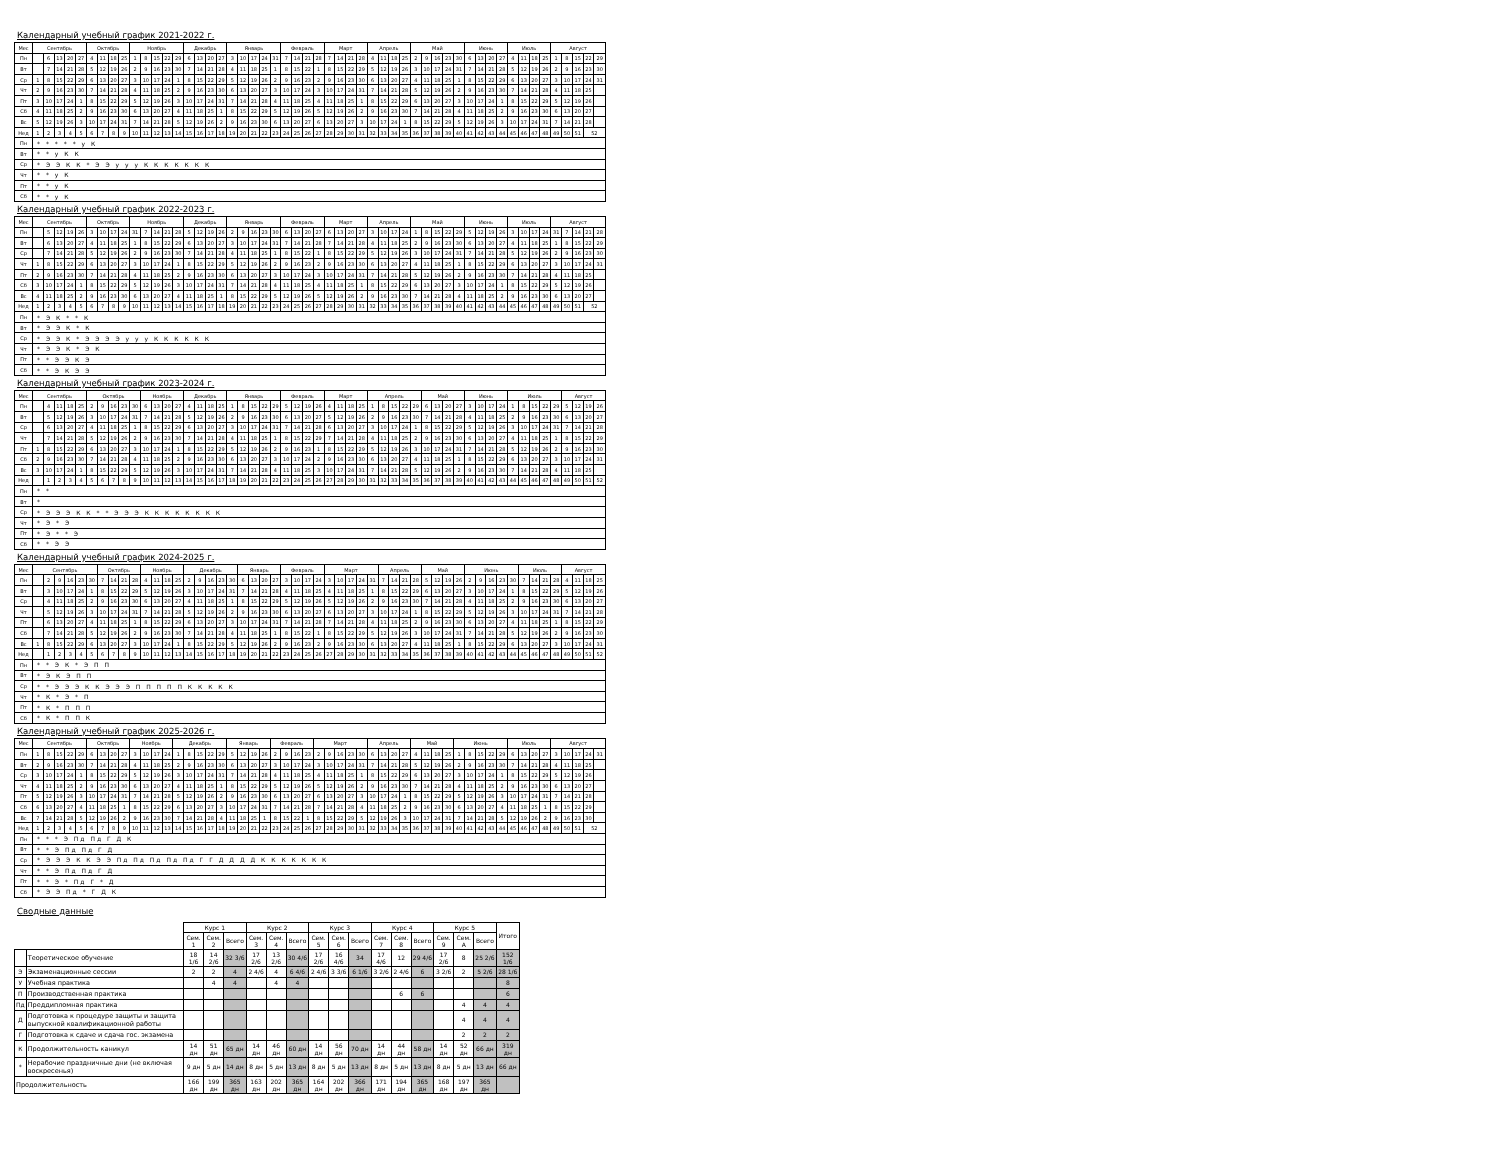Календарный учебный график 2021-2022 г.
| Мес | Сентябрь | | | | | Октябрь | | | | Ноябрь | | | | | Декабрь | | | | Январь | | | | | Февраль | | | | Март | | | | Апрель | | | | Май | | | | | Июнь | | | | Июль | | | | Август | | | | |
| --- | --- | --- | --- | --- | --- | --- | --- | --- | --- | --- | --- | --- | --- | --- | --- | --- | --- | --- | --- | --- | --- | --- | --- | --- | --- | --- | --- | --- | --- | --- | --- | --- | --- | --- | --- | --- | --- | --- | --- | --- | --- | --- | --- | --- | --- | --- | --- | --- | --- | --- | --- | --- | --- |
| Пн | | 6 | 13 | 20 | 27 | 4 | 11 | 18 | 25 | 1 | 8 | 15 | 22 | 29 | 6 | 13 | 20 | 27 | 3 | 10 | 17 | 24 | 31 | 7 | 14 | 21 | 28 | 7 | 14 | 21 | 28 | 4 | 11 | 18 | 25 | 2 | 9 | 16 | 23 | 30 | 6 | 13 | 20 | 27 | 4 | 11 | 18 | 25 | 1 | 8 | 15 | 22 | 29 |
| Вт | | 7 | 14 | 21 | 28 | 5 | 12 | 19 | 26 | 2 | 9 | 16 | 23 | 30 | 7 | 14 | 21 | 28 | 4 | 11 | 18 | 25 | 1 | 8 | 15 | 22 | 1 | 8 | 15 | 22 | 29 | 5 | 12 | 19 | 26 | 3 | 10 | 17 | 24 | 31 | 7 | 14 | 21 | 28 | 5 | 12 | 19 | 26 | 2 | 9 | 16 | 23 | 30 |
| Ср | 1 | 8 | 15 | 22 | 29 | 6 | 13 | 20 | 27 | 3 | 10 | 17 | 24 | 1 | 8 | 15 | 22 | 29 | 5 | 12 | 19 | 26 | 2 | 9 | 16 | 23 | 2 | 9 | 16 | 23 | 30 | 6 | 13 | 20 | 27 | 4 | 11 | 18 | 25 | 1 | 8 | 15 | 22 | 29 | 6 | 13 | 20 | 27 | 3 | 10 | 17 | 24 | 31 |
| Чт | 2 | 9 | 16 | 23 | 30 | 7 | 14 | 21 | 28 | 4 | 11 | 18 | 25 | 2 | 9 | 16 | 23 | 30 | 6 | 13 | 20 | 27 | 3 | 10 | 17 | 24 | 3 | 10 | 17 | 24 | 31 | 7 | 14 | 21 | 28 | 5 | 12 | 19 | 26 | 2 | 9 | 16 | 23 | 30 | 7 | 14 | 21 | 28 | 4 | 11 | 18 | 25 | |
| Пт | 3 | 10 | 17 | 24 | 1 | 8 | 15 | 22 | 29 | 5 | 12 | 19 | 26 | 3 | 10 | 17 | 24 | 31 | 7 | 14 | 21 | 28 | 4 | 11 | 18 | 25 | 4 | 11 | 18 | 25 | 1 | 8 | 15 | 22 | 29 | 6 | 13 | 20 | 27 | 3 | 10 | 17 | 24 | 1 | 8 | 15 | 22 | 29 | 5 | 12 | 19 | 26 | |
| Сб | 4 | 11 | 18 | 25 | 2 | 9 | 16 | 23 | 30 | 6 | 13 | 20 | 27 | 4 | 11 | 18 | 25 | 1 | 8 | 15 | 22 | 29 | 5 | 12 | 19 | 26 | 5 | 12 | 19 | 26 | 2 | 9 | 16 | 23 | 30 | 7 | 14 | 21 | 28 | 4 | 11 | 18 | 25 | 2 | 9 | 16 | 23 | 30 | 6 | 13 | 20 | 27 | |
| Вс | 5 | 12 | 19 | 26 | 3 | 10 | 17 | 24 | 31 | 7 | 14 | 21 | 28 | 5 | 12 | 19 | 26 | 2 | 9 | 16 | 23 | 30 | 6 | 13 | 20 | 27 | 6 | 13 | 20 | 27 | 3 | 10 | 17 | 24 | 1 | 8 | 15 | 22 | 29 | 5 | 12 | 19 | 26 | 3 | 10 | 17 | 24 | 31 | 7 | 14 | 21 | 28 | |
| Нед | 1 | 2 | 3 | 4 | 5 | 6 | 7 | 8 | 9 | 10 | 11 | 12 | 13 | 14 | 15 | 16 | 17 | 18 | 19 | 20 | 21 | 22 | 23 | 24 | 25 | 26 | 27 | 28 | 29 | 30 | 31 | 32 | 33 | 34 | 35 | 36 | 37 | 38 | 39 | 40 | 41 | 42 | 43 | 44 | 45 | 46 | 47 | 48 | 49 | 50 | 51 | 52 | |
| Пн | * * * * * у К | | | | | | | | | | | | | | | | | | | | | | | | | | | | | | | | | | | | | | | | | | | | | | | | | | | | |
| Вт | * * у К К | | | | | | | | | | | | | | | | | | | | | | | | | | | | | | | | | | | | | | | | | | | | | | | | | | | | |
| Ср | * Э Э К К * Э Э у у у К К К К К К К | | | | | | | | | | | | | | | | | | | | | | | | | | | | | | | | | | | | | | | | | | | | | | | | | | | | |
| Чт | * * у К | | | | | | | | | | | | | | | | | | | | | | | | | | | | | | | | | | | | | | | | | | | | | | | | | | | | |
| Пт | * * у К | | | | | | | | | | | | | | | | | | | | | | | | | | | | | | | | | | | | | | | | | | | | | | | | | | | | |
| Сб | * * у К | | | | | | | | | | | | | | | | | | | | | | | | | | | | | | | | | | | | | | | | | | | | | | | | | | | | |
Календарный учебный график 2022-2023 г.
| Мес | Сентябрь | | | | | Октябрь | | | | Ноябрь | | | | | Декабрь | | | | Январь | | | | | Февраль | | | | Март | | | | Апрель | | | | Май | | | | | Июнь | | | | Июль | | | | Август | | | | |
| --- | --- | --- | --- | --- | --- | --- | --- | --- | --- | --- | --- | --- | --- | --- | --- | --- | --- | --- | --- | --- | --- | --- | --- | --- | --- | --- | --- | --- | --- | --- | --- | --- | --- | --- | --- | --- | --- | --- | --- | --- | --- | --- | --- | --- | --- | --- | --- | --- | --- | --- | --- | --- | --- |
| Пн | | 5 | 12 | 19 | 26 | 3 | 10 | 17 | 24 | 31 | 7 | 14 | 21 | 28 | 5 | 12 | 19 | 26 | 2 | 9 | 16 | 23 | 30 | 6 | 13 | 20 | 27 | 6 | 13 | 20 | 27 | 3 | 10 | 17 | 24 | 1 | 8 | 15 | 22 | 29 | 5 | 12 | 19 | 26 | 3 | 10 | 17 | 24 | 31 | 7 | 14 | 21 | 28 |
| Вт | | 6 | 13 | 20 | 27 | 4 | 11 | 18 | 25 | 1 | 8 | 15 | 22 | 29 | 6 | 13 | 20 | 27 | 3 | 10 | 17 | 24 | 31 | 7 | 14 | 21 | 28 | 7 | 14 | 21 | 28 | 4 | 11 | 18 | 25 | 2 | 9 | 16 | 23 | 30 | 6 | 13 | 20 | 27 | 4 | 11 | 18 | 25 | 1 | 8 | 15 | 22 | 29 |
| Ср | | 7 | 14 | 21 | 28 | 5 | 12 | 19 | 26 | 2 | 9 | 16 | 23 | 30 | 7 | 14 | 21 | 28 | 4 | 11 | 18 | 25 | 1 | 8 | 15 | 22 | 1 | 8 | 15 | 22 | 29 | 5 | 12 | 19 | 26 | 3 | 10 | 17 | 24 | 31 | 7 | 14 | 21 | 28 | 5 | 12 | 19 | 26 | 2 | 9 | 16 | 23 | 30 |
| Чт | 1 | 8 | 15 | 22 | 29 | 6 | 13 | 20 | 27 | 3 | 10 | 17 | 24 | 1 | 8 | 15 | 22 | 29 | 5 | 12 | 19 | 26 | 2 | 9 | 16 | 23 | 2 | 9 | 16 | 23 | 30 | 6 | 13 | 20 | 27 | 4 | 11 | 18 | 25 | 1 | 8 | 15 | 22 | 29 | 6 | 13 | 20 | 27 | 3 | 10 | 17 | 24 | 31 |
| Пт | 2 | 9 | 16 | 23 | 30 | 7 | 14 | 21 | 28 | 4 | 11 | 18 | 25 | 2 | 9 | 16 | 23 | 30 | 6 | 13 | 20 | 27 | 3 | 10 | 17 | 24 | 3 | 10 | 17 | 24 | 31 | 7 | 14 | 21 | 28 | 5 | 12 | 19 | 26 | 2 | 9 | 16 | 23 | 30 | 7 | 14 | 21 | 28 | 4 | 11 | 18 | 25 | |
| Сб | 3 | 10 | 17 | 24 | 1 | 8 | 15 | 22 | 29 | 5 | 12 | 19 | 26 | 3 | 10 | 17 | 24 | 31 | 7 | 14 | 21 | 28 | 4 | 11 | 18 | 25 | 4 | 11 | 18 | 25 | 1 | 8 | 15 | 22 | 29 | 6 | 13 | 20 | 27 | 3 | 10 | 17 | 24 | 1 | 8 | 15 | 22 | 29 | 5 | 12 | 19 | 26 | |
| Вс | 4 | 11 | 18 | 25 | 2 | 9 | 16 | 23 | 30 | 6 | 13 | 20 | 27 | 4 | 11 | 18 | 25 | 1 | 8 | 15 | 22 | 29 | 5 | 12 | 19 | 26 | 5 | 12 | 19 | 26 | 2 | 9 | 16 | 23 | 30 | 7 | 14 | 21 | 28 | 4 | 11 | 18 | 25 | 2 | 9 | 16 | 23 | 30 | 6 | 13 | 20 | 27 | |
| Нед | 1 | 2 | 3 | 4 | 5 | 6 | 7 | 8 | 9 | 10 | 11 | 12 | 13 | 14 | 15 | 16 | 17 | 18 | 19 | 20 | 21 | 22 | 23 | 24 | 25 | 26 | 27 | 28 | 29 | 30 | 31 | 32 | 33 | 34 | 35 | 36 | 37 | 38 | 39 | 40 | 41 | 42 | 43 | 44 | 45 | 46 | 47 | 48 | 49 | 50 | 51 | 52 | |
| Пн | * Э К * * К | | | | | | | | | | | | | | | | | | | | | | | | | | | | | | | | | | | | | | | | | | | | | | | | | | | | |
| Вт | * Э Э К * К | | | | | | | | | | | | | | | | | | | | | | | | | | | | | | | | | | | | | | | | | | | | | | | | | | | | |
| Ср | * Э Э К * Э Э Э Э у у у К К К К К К | | | | | | | | | | | | | | | | | | | | | | | | | | | | | | | | | | | | | | | | | | | | | | | | | | | | |
| Чт | * Э Э К * Э К | | | | | | | | | | | | | | | | | | | | | | | | | | | | | | | | | | | | | | | | | | | | | | | | | | | | |
| Пт | * * Э Э К Э | | | | | | | | | | | | | | | | | | | | | | | | | | | | | | | | | | | | | | | | | | | | | | | | | | | | |
| Сб | * * Э К Э Э | | | | | | | | | | | | | | | | | | | | | | | | | | | | | | | | | | | | | | | | | | | | | | | | | | | | |
Календарный учебный график 2023-2024 г.
| Мес | Сентябрь | | | | | Октябрь | | | | | Ноябрь | | | | Декабрь | | | | Январь | | | | | Февраль | | | | Март | | | | Апрель | | | | | Май | | | | Июнь | | | | Июль | | | | | Август | | | |
| --- | --- | --- | --- | --- | --- | --- | --- | --- | --- | --- | --- | --- | --- | --- | --- | --- | --- | --- | --- | --- | --- | --- | --- | --- | --- | --- | --- | --- | --- | --- | --- | --- | --- | --- | --- | --- | --- | --- | --- | --- | --- | --- | --- | --- | --- | --- | --- | --- | --- | --- | --- | --- | --- |
| Пн | | 4 | 11 | 18 | 25 | 2 | 9 | 16 | 23 | 30 | 6 | 13 | 20 | 27 | 4 | 11 | 18 | 25 | 1 | 8 | 15 | 22 | 29 | 5 | 12 | 19 | 26 | 4 | 11 | 18 | 25 | 1 | 8 | 15 | 22 | 29 | 6 | 13 | 20 | 27 | 3 | 10 | 17 | 24 | 1 | 8 | 15 | 22 | 29 | 5 | 12 | 19 | 26 |
| Вт | | 5 | 12 | 19 | 26 | 3 | 10 | 17 | 24 | 31 | 7 | 14 | 21 | 28 | 5 | 12 | 19 | 26 | 2 | 9 | 16 | 23 | 30 | 6 | 13 | 20 | 27 | 5 | 12 | 19 | 26 | 2 | 9 | 16 | 23 | 30 | 7 | 14 | 21 | 28 | 4 | 11 | 18 | 25 | 2 | 9 | 16 | 23 | 30 | 6 | 13 | 20 | 27 |
| Ср | | 6 | 13 | 20 | 27 | 4 | 11 | 18 | 25 | 1 | 8 | 15 | 22 | 29 | 6 | 13 | 20 | 27 | 3 | 10 | 17 | 24 | 31 | 7 | 14 | 21 | 28 | 6 | 13 | 20 | 27 | 3 | 10 | 17 | 24 | 1 | 8 | 15 | 22 | 29 | 5 | 12 | 19 | 26 | 3 | 10 | 17 | 24 | 31 | 7 | 14 | 21 | 28 |
| Чт | | 7 | 14 | 21 | 28 | 5 | 12 | 19 | 26 | 2 | 9 | 16 | 23 | 30 | 7 | 14 | 21 | 28 | 4 | 11 | 18 | 25 | 1 | 8 | 15 | 22 | 29 | 7 | 14 | 21 | 28 | 4 | 11 | 18 | 25 | 2 | 9 | 16 | 23 | 30 | 6 | 13 | 20 | 27 | 4 | 11 | 18 | 25 | 1 | 8 | 15 | 22 | 29 |
| Пт | 1 | 8 | 15 | 22 | 29 | 6 | 13 | 20 | 27 | 3 | 10 | 17 | 24 | 1 | 8 | 15 | 22 | 29 | 5 | 12 | 19 | 26 | 2 | 9 | 16 | 23 | 1 | 8 | 15 | 22 | 29 | 5 | 12 | 19 | 26 | 3 | 10 | 17 | 24 | 31 | 7 | 14 | 21 | 28 | 5 | 12 | 19 | 26 | 2 | 9 | 16 | 23 | 30 |
| Сб | 2 | 9 | 16 | 23 | 30 | 7 | 14 | 21 | 28 | 4 | 11 | 18 | 25 | 2 | 9 | 16 | 23 | 30 | 6 | 13 | 20 | 27 | 3 | 10 | 17 | 24 | 2 | 9 | 16 | 23 | 30 | 6 | 13 | 20 | 27 | 4 | 11 | 18 | 25 | 1 | 8 | 15 | 22 | 29 | 6 | 13 | 20 | 27 | 3 | 10 | 17 | 24 | 31 |
| Вс | 3 | 10 | 17 | 24 | 1 | 8 | 15 | 22 | 29 | 5 | 12 | 19 | 26 | 3 | 10 | 17 | 24 | 31 | 7 | 14 | 21 | 28 | 4 | 11 | 18 | 25 | 3 | 10 | 17 | 24 | 31 | 7 | 14 | 21 | 28 | 5 | 12 | 19 | 26 | 2 | 9 | 16 | 23 | 30 | 7 | 14 | 21 | 28 | 4 | 11 | 18 | 25 | |
| Нед | | 1 | 2 | 3 | 4 | 5 | 6 | 7 | 8 | 9 | 10 | 11 | 12 | 13 | 14 | 15 | 16 | 17 | 18 | 19 | 20 | 21 | 22 | 23 | 24 | 25 | 26 | 27 | 28 | 29 | 30 | 31 | 32 | 33 | 34 | 35 | 36 | 37 | 38 | 39 | 40 | 41 | 42 | 43 | 44 | 45 | 46 | 47 | 48 | 49 | 50 | 51 | 52 |
| Пн | * * | | | | | | | | | | | | | | | | | | | | | | | | | | | | | | | | | | | | | | | | | | | | | | | | | | | | |
| Вт | * | | | | | | | | | | | | | | | | | | | | | | | | | | | | | | | | | | | | | | | | | | | | | | | | | | | | |
| Ср | * Э Э Э К К * * Э Э Э К К К К К К К К | | | | | | | | | | | | | | | | | | | | | | | | | | | | | | | | | | | | | | | | | | | | | | | | | | | | |
| Чт | * Э * Э | | | | | | | | | | | | | | | | | | | | | | | | | | | | | | | | | | | | | | | | | | | | | | | | | | | | |
| Пт | * Э * * Э | | | | | | | | | | | | | | | | | | | | | | | | | | | | | | | | | | | | | | | | | | | | | | | | | | | | |
| Сб | * * Э Э | | | | | | | | | | | | | | | | | | | | | | | | | | | | | | | | | | | | | | | | | | | | | | | | | | | | |
Календарный учебный график 2024-2025 г.
| Мес | Сентябрь | | | | | | Октябрь | | | | Ноябрь | | | | Декабрь | | | | | Январь | | | | Февраль | | | | Март | | | | | Апрель | | | | Май | | | | Июнь | | | | | Июль | | | | Август | | | |
| --- | --- | --- | --- | --- | --- | --- | --- | --- | --- | --- | --- | --- | --- | --- | --- | --- | --- | --- | --- | --- | --- | --- | --- | --- | --- | --- | --- | --- | --- | --- | --- | --- | --- | --- | --- | --- | --- | --- | --- | --- | --- | --- | --- | --- | --- | --- | --- | --- | --- | --- | --- | --- | --- |
| Пн | | 2 | 9 | 16 | 23 | 30 | 7 | 14 | 21 | 28 | 4 | 11 | 18 | 25 | 2 | 9 | 16 | 23 | 30 | 6 | 13 | 20 | 27 | 3 | 10 | 17 | 24 | 3 | 10 | 17 | 24 | 31 | 7 | 14 | 21 | 28 | 5 | 12 | 19 | 26 | 2 | 9 | 16 | 23 | 30 | 7 | 14 | 21 | 28 | 4 | 11 | 18 | 25 |
| Вт | | 3 | 10 | 17 | 24 | 1 | 8 | 15 | 22 | 29 | 5 | 12 | 19 | 26 | 3 | 10 | 17 | 24 | 31 | 7 | 14 | 21 | 28 | 4 | 11 | 18 | 25 | 4 | 11 | 18 | 25 | 1 | 8 | 15 | 22 | 29 | 6 | 13 | 20 | 27 | 3 | 10 | 17 | 24 | 1 | 8 | 15 | 22 | 29 | 5 | 12 | 19 | 26 |
| Ср | | 4 | 11 | 18 | 25 | 2 | 9 | 16 | 23 | 30 | 6 | 13 | 20 | 27 | 4 | 11 | 18 | 25 | 1 | 8 | 15 | 22 | 29 | 5 | 12 | 19 | 26 | 5 | 12 | 19 | 26 | 2 | 9 | 16 | 23 | 30 | 7 | 14 | 21 | 28 | 4 | 11 | 18 | 25 | 2 | 9 | 16 | 23 | 30 | 6 | 13 | 20 | 27 |
| Чт | | 5 | 12 | 19 | 26 | 3 | 10 | 17 | 24 | 31 | 7 | 14 | 21 | 28 | 5 | 12 | 19 | 26 | 2 | 9 | 16 | 23 | 30 | 6 | 13 | 20 | 27 | 6 | 13 | 20 | 27 | 3 | 10 | 17 | 24 | 1 | 8 | 15 | 22 | 29 | 5 | 12 | 19 | 26 | 3 | 10 | 17 | 24 | 31 | 7 | 14 | 21 | 28 |
| Пт | | 6 | 13 | 20 | 27 | 4 | 11 | 18 | 25 | 1 | 8 | 15 | 22 | 29 | 6 | 13 | 20 | 27 | 3 | 10 | 17 | 24 | 31 | 7 | 14 | 21 | 28 | 7 | 14 | 21 | 28 | 4 | 11 | 18 | 25 | 2 | 9 | 16 | 23 | 30 | 6 | 13 | 20 | 27 | 4 | 11 | 18 | 25 | 1 | 8 | 15 | 22 | 29 |
| Сб | | 7 | 14 | 21 | 28 | 5 | 12 | 19 | 26 | 2 | 9 | 16 | 23 | 30 | 7 | 14 | 21 | 28 | 4 | 11 | 18 | 25 | 1 | 8 | 15 | 22 | 1 | 8 | 15 | 22 | 29 | 5 | 12 | 19 | 26 | 3 | 10 | 17 | 24 | 31 | 7 | 14 | 21 | 28 | 5 | 12 | 19 | 26 | 2 | 9 | 16 | 23 | 30 |
| Вс | 1 | 8 | 15 | 22 | 29 | 6 | 13 | 20 | 27 | 3 | 10 | 17 | 24 | 1 | 8 | 15 | 22 | 29 | 5 | 12 | 19 | 26 | 2 | 9 | 16 | 23 | 2 | 9 | 16 | 23 | 30 | 6 | 13 | 20 | 27 | 4 | 11 | 18 | 25 | 1 | 8 | 15 | 22 | 29 | 6 | 13 | 20 | 27 | 3 | 10 | 17 | 24 | 31 |
| Нед | | 1 | 2 | 3 | 4 | 5 | 6 | 7 | 8 | 9 | 10 | 11 | 12 | 13 | 14 | 15 | 16 | 17 | 18 | 19 | 20 | 21 | 22 | 23 | 24 | 25 | 26 | 27 | 28 | 29 | 30 | 31 | 32 | 33 | 34 | 35 | 36 | 37 | 38 | 39 | 40 | 41 | 42 | 43 | 44 | 45 | 46 | 47 | 48 | 49 | 50 | 51 | 52 |
| Пн | * * Э К * Э П П | | | | | | | | | | | | | | | | | | | | | | | | | | | | | | | | | | | | | | | | | | | | | | | | | | | | |
| Вт | * Э К Э П П | | | | | | | | | | | | | | | | | | | | | | | | | | | | | | | | | | | | | | | | | | | | | | | | | | | | |
| Ср | * * Э Э Э К К Э Э Э П П П П П К К К К К | | | | | | | | | | | | | | | | | | | | | | | | | | | | | | | | | | | | | | | | | | | | | | | | | | | | |
| Чт | * К * Э * П | | | | | | | | | | | | | | | | | | | | | | | | | | | | | | | | | | | | | | | | | | | | | | | | | | | | |
| Пт | * К * П П П | | | | | | | | | | | | | | | | | | | | | | | | | | | | | | | | | | | | | | | | | | | | | | | | | | | | |
| Сб | * К * П П К | | | | | | | | | | | | | | | | | | | | | | | | | | | | | | | | | | | | | | | | | | | | | | | | | | | | |
Календарный учебный график 2025-2026 г.
| Мес | Сентябрь | | | | | Октябрь | | | | Ноябрь | | | | Декабрь | | | | | Январь | | | | Февраль | | | | Март | | | | | Апрель | | | | Май | | | | Июнь | | | | | Июль | | | | Август | | | | |
| --- | --- | --- | --- | --- | --- | --- | --- | --- | --- | --- | --- | --- | --- | --- | --- | --- | --- | --- | --- | --- | --- | --- | --- | --- | --- | --- | --- | --- | --- | --- | --- | --- | --- | --- | --- | --- | --- | --- | --- | --- | --- | --- | --- | --- | --- | --- | --- | --- | --- | --- | --- | --- | --- |
| Пн | 1 | 8 | 15 | 22 | 29 | 6 | 13 | 20 | 27 | 3 | 10 | 17 | 24 | 1 | 8 | 15 | 22 | 29 | 5 | 12 | 19 | 26 | 2 | 9 | 16 | 23 | 2 | 9 | 16 | 23 | 30 | 6 | 13 | 20 | 27 | 4 | 11 | 18 | 25 | 1 | 8 | 15 | 22 | 29 | 6 | 13 | 20 | 27 | 3 | 10 | 17 | 24 | 31 |
| Вт | 2 | 9 | 16 | 23 | 30 | 7 | 14 | 21 | 28 | 4 | 11 | 18 | 25 | 2 | 9 | 16 | 23 | 30 | 6 | 13 | 20 | 27 | 3 | 10 | 17 | 24 | 3 | 10 | 17 | 24 | 31 | 7 | 14 | 21 | 28 | 5 | 12 | 19 | 26 | 2 | 9 | 16 | 23 | 30 | 7 | 14 | 21 | 28 | 4 | 11 | 18 | 25 | |
| Ср | 3 | 10 | 17 | 24 | 1 | 8 | 15 | 22 | 29 | 5 | 12 | 19 | 26 | 3 | 10 | 17 | 24 | 31 | 7 | 14 | 21 | 28 | 4 | 11 | 18 | 25 | 4 | 11 | 18 | 25 | 1 | 8 | 15 | 22 | 29 | 6 | 13 | 20 | 27 | 3 | 10 | 17 | 24 | 1 | 8 | 15 | 22 | 29 | 5 | 12 | 19 | 26 | |
| Чт | 4 | 11 | 18 | 25 | 2 | 9 | 16 | 23 | 30 | 6 | 13 | 20 | 27 | 4 | 11 | 18 | 25 | 1 | 8 | 15 | 22 | 29 | 5 | 12 | 19 | 26 | 5 | 12 | 19 | 26 | 2 | 9 | 16 | 23 | 30 | 7 | 14 | 21 | 28 | 4 | 11 | 18 | 25 | 2 | 9 | 16 | 23 | 30 | 6 | 13 | 20 | 27 | |
| Пт | 5 | 12 | 19 | 26 | 3 | 10 | 17 | 24 | 31 | 7 | 14 | 21 | 28 | 5 | 12 | 19 | 26 | 2 | 9 | 16 | 23 | 30 | 6 | 13 | 20 | 27 | 6 | 13 | 20 | 27 | 3 | 10 | 17 | 24 | 1 | 8 | 15 | 22 | 29 | 5 | 12 | 19 | 26 | 3 | 10 | 17 | 24 | 31 | 7 | 14 | 21 | 28 | |
| Сб | 6 | 13 | 20 | 27 | 4 | 11 | 18 | 25 | 1 | 8 | 15 | 22 | 29 | 6 | 13 | 20 | 27 | 3 | 10 | 17 | 24 | 31 | 7 | 14 | 21 | 28 | 7 | 14 | 21 | 28 | 4 | 11 | 18 | 25 | 2 | 9 | 16 | 23 | 30 | 6 | 13 | 20 | 27 | 4 | 11 | 18 | 25 | 1 | 8 | 15 | 22 | 29 | |
| Вс | 7 | 14 | 21 | 28 | 5 | 12 | 19 | 26 | 2 | 9 | 16 | 23 | 30 | 7 | 14 | 21 | 28 | 4 | 11 | 18 | 25 | 1 | 8 | 15 | 22 | 1 | 8 | 15 | 22 | 29 | 5 | 12 | 19 | 26 | 3 | 10 | 17 | 24 | 31 | 7 | 14 | 21 | 28 | 5 | 12 | 19 | 26 | 2 | 9 | 16 | 23 | 30 | |
| Нед | 1 | 2 | 3 | 4 | 5 | 6 | 7 | 8 | 9 | 10 | 11 | 12 | 13 | 14 | 15 | 16 | 17 | 18 | 19 | 20 | 21 | 22 | 23 | 24 | 25 | 26 | 27 | 28 | 29 | 30 | 31 | 32 | 33 | 34 | 35 | 36 | 37 | 38 | 39 | 40 | 41 | 42 | 43 | 44 | 45 | 46 | 47 | 48 | 49 | 50 | 51 | 52 | |
| Пн | * * * Э Пд Пд Г Д К | | | | | | | | | | | | | | | | | | | | | | | | | | | | | | | | | | | | | | | | | | | | | | | | | | | | |
| Вт | * * Э Пд Пд Г Д | | | | | | | | | | | | | | | | | | | | | | | | | | | | | | | | | | | | | | | | | | | | | | | | | | | | |
| Ср | * Э Э Э К К Э Э Пд Пд Пд Пд Пд Г Г Д Д Д Д К К К К К К К | | | | | | | | | | | | | | | | | | | | | | | | | | | | | | | | | | | | | | | | | | | | | | | | | | | | |
| Чт | * * Э Пд Пд Г Д | | | | | | | | | | | | | | | | | | | | | | | | | | | | | | | | | | | | | | | | | | | | | | | | | | | | |
| Пт | * * Э * Пд Г * Д | | | | | | | | | | | | | | | | | | | | | | | | | | | | | | | | | | | | | | | | | | | | | | | | | | | | |
| Сб | * Э Э Пд * Г Д К | | | | | | | | | | | | | | | | | | | | | | | | | | | | | | | | | | | | | | | | | | | | | | | | | | | | |
Сводные данные
| | | Курс 1 | | | Курс 2 | | | Курс 3 | | | Курс 4 | | | Курс 5 | | | Итого |
| --- | --- | --- | --- | --- | --- | --- | --- | --- | --- | --- | --- | --- | --- | --- | --- | --- | --- |
| | | Сем. 1 | Сем. 2 | Всего | Сем. 3 | Сем. 4 | Всего | Сем. 5 | Сем. 6 | Всего | Сем. 7 | Сем. 8 | Всего | Сем. 9 | Сем. А | Всего | |
| | Теоретическое обучение | 18 1/6 | 14 2/6 | 32 3/6 | 17 2/6 | 13 2/6 | 30 4/6 | 17 2/6 | 16 4/6 | 34 | 17 4/6 | 12 | 29 4/6 | 17 2/6 | 8 | 25 2/6 | 152 1/6 |
| Э | Экзаменационные сессии | 2 | 2 | 4 | 2 4/6 | 4 | 6 4/6 | 2 4/6 | 3 3/6 | 6 1/6 | 3 2/6 | 2 4/6 | 6 | 3 2/6 | 2 | 5 2/6 | 28 1/6 |
| У | Учебная практика | | 4 | 4 | | 4 | 4 | | | | | | | | | | 8 |
| П | Производственная практика | | | | | | | | | | | 6 | 6 | | | | 6 |
| Пд | Преддипломная практика | | | | | | | | | | | | | | 4 | 4 | 4 |
| Д | Подготовка к процедуре защиты и защита выпускной квалификационной работы | | | | | | | | | | | | | | 4 | 4 | 4 |
| Г | Подготовка к сдаче и сдача гос. экзамена | | | | | | | | | | | | | | 2 | 2 | 2 |
| К | Продолжительность каникул | 14 дн | 51 дн | 65 дн | 14 дн | 46 дн | 60 дн | 14 дн | 56 дн | 70 дн | 14 дн | 44 дн | 58 дн | 14 дн | 52 дн | 66 дн | 319 дн |
| * | Нерабочие праздничные дни (не включая воскресенья) | 9 дн | 5 дн | 14 дн | 8 дн | 5 дн | 13 дн | 8 дн | 5 дн | 13 дн | 8 дн | 5 дн | 13 дн | 8 дн | 5 дн | 13 дн | 66 дн |
| Продолжительность | | 166 дн | 199 дн | 365 дн | 163 дн | 202 дн | 365 дн | 164 дн | 202 дн | 366 дн | 171 дн | 194 дн | 365 дн | 168 дн | 197 дн | 365 дн | |